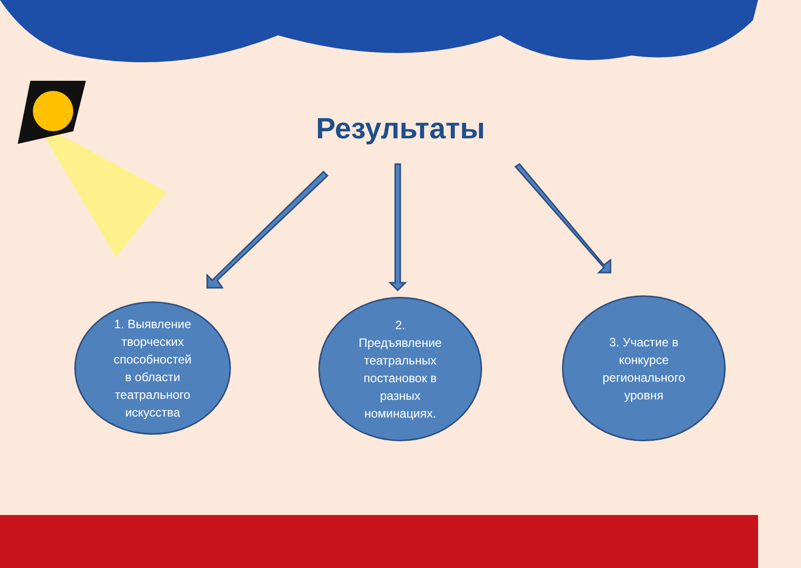Результаты
1. Выявление
творческих
способностей
в области
театрального
искусства
2.
Предъявление
театральных
постановок в
разных
номинациях.
3. Участие в
конкурсе
регионального
уровня